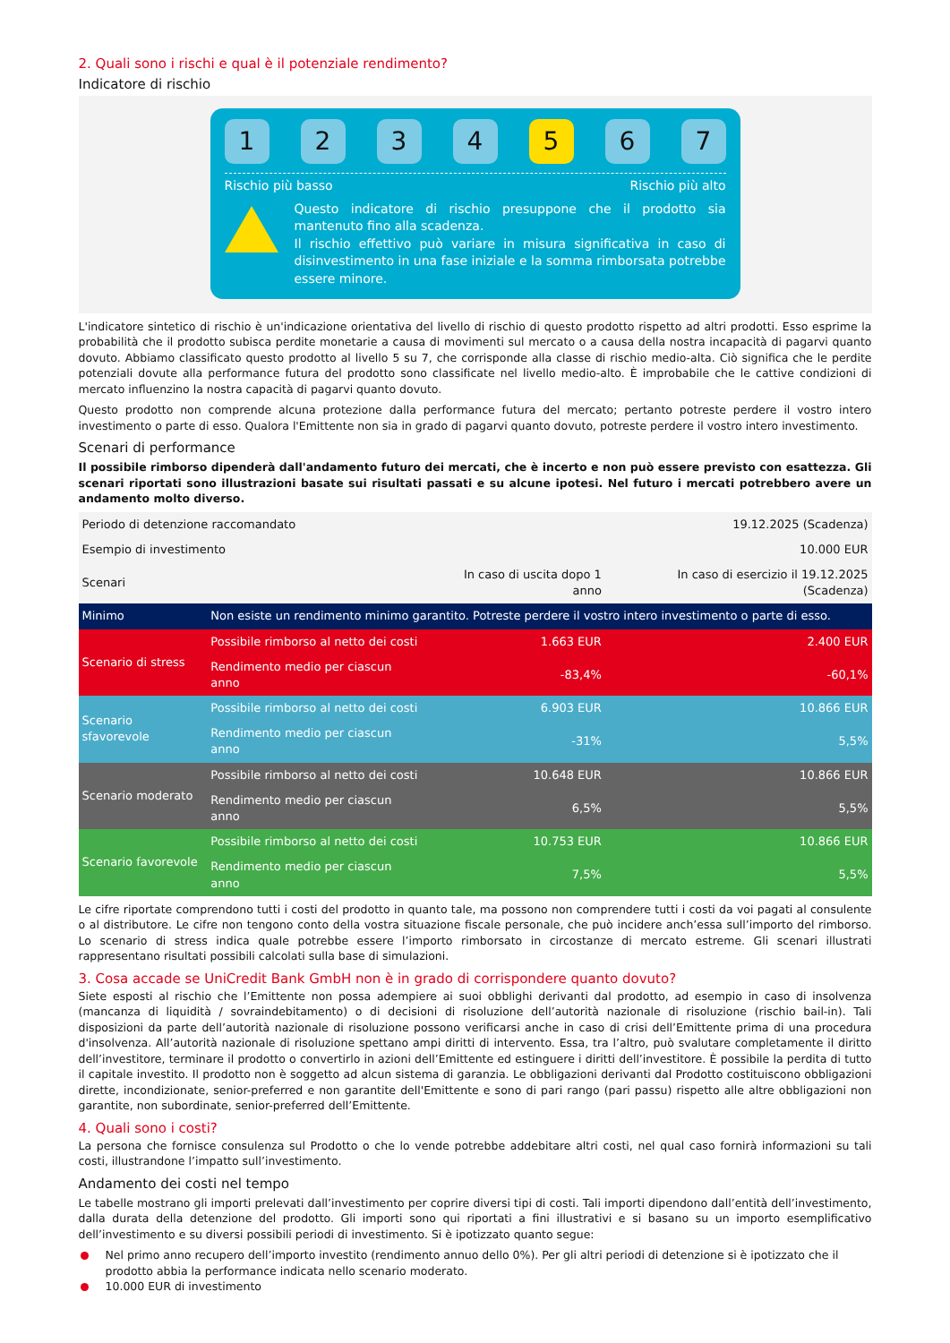2. Quali sono i rischi e qual è il potenziale rendimento?
Indicatore di rischio
1 2 3 4 5 6 7
Rischio più basso Rischio più alto
Questo indicatore di rischio presuppone che il prodotto sia mantenuto fino alla scadenza.
Il rischio effettivo può variare in misura significativa in caso di disinvestimento in una fase iniziale e la somma rimborsata potrebbe essere minore.
L'indicatore sintetico di rischio è un'indicazione orientativa del livello di rischio di questo prodotto rispetto ad altri prodotti. Esso esprime la probabilità che il prodotto subisca perdite monetarie a causa di movimenti sul mercato o a causa della nostra incapacità di pagarvi quanto dovuto. Abbiamo classificato questo prodotto al livello 5 su 7, che corrisponde alla classe di rischio medio-alta. Ciò significa che le perdite potenziali dovute alla performance futura del prodotto sono classificate nel livello medio-alto. È improbabile che le cattive condizioni di mercato influenzino la nostra capacità di pagarvi quanto dovuto.
Questo prodotto non comprende alcuna protezione dalla performance futura del mercato; pertanto potreste perdere il vostro intero investimento o parte di esso. Qualora l'Emittente non sia in grado di pagarvi quanto dovuto, potreste perdere il vostro intero investimento.
Scenari di performance
Il possibile rimborso dipenderà dall'andamento futuro dei mercati, che è incerto e non può essere previsto con esattezza. Gli scenari riportati sono illustrazioni basate sui risultati passati e su alcune ipotesi. Nel futuro i mercati potrebbero avere un andamento molto diverso.
| Periodo di detenzione raccomandato | | | 19.12.2025 (Scadenza) |
| Esempio di investimento | | | 10.000 EUR |
| Scenari | | In caso di uscita dopo 1 anno | In caso di esercizio il 19.12.2025 (Scadenza) |
| Minimo | Non esiste un rendimento minimo garantito. Potreste perdere il vostro intero investimento o parte di esso. | | |
| Scenario di stress | Possibile rimborso al netto dei costi | 1.663 EUR | 2.400 EUR |
| | Rendimento medio per ciascun anno | -83,4% | -60,1% |
| Scenario sfavorevole | Possibile rimborso al netto dei costi | 6.903 EUR | 10.866 EUR |
| | Rendimento medio per ciascun anno | -31% | 5,5% |
| Scenario moderato | Possibile rimborso al netto dei costi | 10.648 EUR | 10.866 EUR |
| | Rendimento medio per ciascun anno | 6,5% | 5,5% |
| Scenario favorevole | Possibile rimborso al netto dei costi | 10.753 EUR | 10.866 EUR |
| | Rendimento medio per ciascun anno | 7,5% | 5,5% |
Le cifre riportate comprendono tutti i costi del prodotto in quanto tale, ma possono non comprendere tutti i costi da voi pagati al consulente o al distributore. Le cifre non tengono conto della vostra situazione fiscale personale, che può incidere anch’essa sull’importo del rimborso. Lo scenario di stress indica quale potrebbe essere l’importo rimborsato in circostanze di mercato estreme. Gli scenari illustrati rappresentano risultati possibili calcolati sulla base di simulazioni.
3. Cosa accade se UniCredit Bank GmbH non è in grado di corrispondere quanto dovuto?
Siete esposti al rischio che l’Emittente non possa adempiere ai suoi obblighi derivanti dal prodotto, ad esempio in caso di insolvenza (mancanza di liquidità / sovraindebitamento) o di decisioni di risoluzione dell’autorità nazionale di risoluzione (rischio bail-in). Tali disposizioni da parte dell’autorità nazionale di risoluzione possono verificarsi anche in caso di crisi dell’Emittente prima di una procedura d'insolvenza. All’autorità nazionale di risoluzione spettano ampi diritti di intervento. Essa, tra l’altro, può svalutare completamente il diritto dell’investitore, terminare il prodotto o convertirlo in azioni dell’Emittente ed estinguere i diritti dell’investitore. È possibile la perdita di tutto il capitale investito. Il prodotto non è soggetto ad alcun sistema di garanzia. Le obbligazioni derivanti dal Prodotto costituiscono obbligazioni dirette, incondizionate, senior-preferred e non garantite dell'Emittente e sono di pari rango (pari passu) rispetto alle altre obbligazioni non garantite, non subordinate, senior-preferred dell’Emittente.
4. Quali sono i costi?
La persona che fornisce consulenza sul Prodotto o che lo vende potrebbe addebitare altri costi, nel qual caso fornirà informazioni su tali costi, illustrandone l’impatto sull’investimento.
Andamento dei costi nel tempo
Le tabelle mostrano gli importi prelevati dall’investimento per coprire diversi tipi di costi. Tali importi dipendono dall’entità dell’investimento, dalla durata della detenzione del prodotto. Gli importi sono qui riportati a fini illustrativi e si basano su un importo esemplificativo dell’investimento e su diversi possibili periodi di investimento. Si è ipotizzato quanto segue:
Nel primo anno recupero dell’importo investito (rendimento annuo dello 0%). Per gli altri periodi di detenzione si è ipotizzato che il prodotto abbia la performance indicata nello scenario moderato.
10.000 EUR di investimento